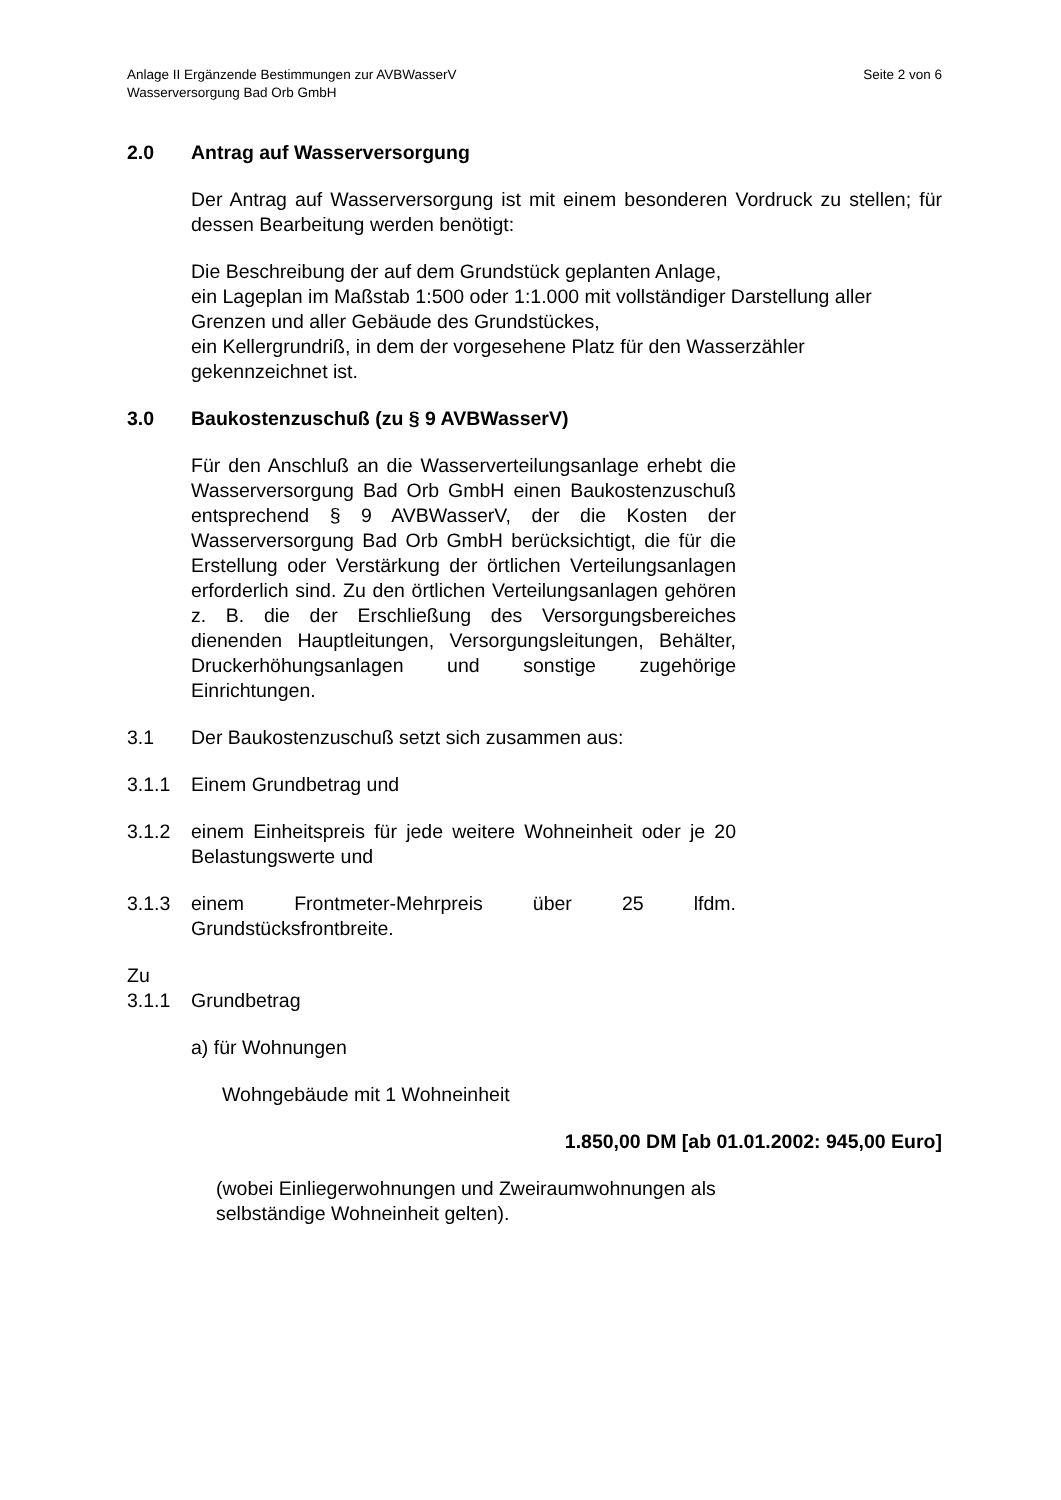Seite 2 von 6 Anlage II Ergänzende Bestimmungen zur AVBWasserV
Wasserversorgung Bad Orb GmbH
2.0 Antrag auf Wasserversorgung
Der Antrag auf Wasserversorgung ist mit einem besonderen Vordruck zu stellen; für dessen Bearbeitung werden benötigt:
Die Beschreibung der auf dem Grundstück geplanten Anlage,
ein Lageplan im Maßstab 1:500 oder 1:1.000 mit vollständiger Darstellung aller Grenzen und aller Gebäude des Grundstückes,
ein Kellergrundriß, in dem der vorgesehene Platz für den Wasserzähler gekennzeichnet ist.
3.0 Baukostenzuschuß (zu § 9 AVBWasserV)
Für den Anschluß an die Wasserverteilungsanlage erhebt die Wasserversorgung Bad Orb GmbH einen Baukostenzuschuß entsprechend § 9 AVBWasserV, der die Kosten der Wasserversorgung Bad Orb GmbH berücksichtigt, die für die Erstellung oder Verstärkung der örtlichen Verteilungsanlagen erforderlich sind. Zu den örtlichen Verteilungsanlagen gehören z. B. die der Erschließung des Versorgungsbereiches dienenden Hauptleitungen, Versorgungsleitungen, Behälter, Druckerhöhungsanlagen und sonstige zugehörige Einrichtungen.
3.1 Der Baukostenzuschuß setzt sich zusammen aus:
3.1.1 Einem Grundbetrag und
3.1.2 einem Einheitspreis für jede weitere Wohneinheit oder je 20 Belastungswerte und
3.1.3 einem Frontmeter-Mehrpreis über 25 lfdm. Grundstücksfrontbreite.
Zu
3.1.1 Grundbetrag
a) für Wohnungen
Wohngebäude mit 1 Wohneinheit
1.850,00 DM [ab 01.01.2002: 945,00 Euro]
(wobei Einliegerwohnungen und Zweiraumwohnungen als selbständige Wohneinheit gelten).